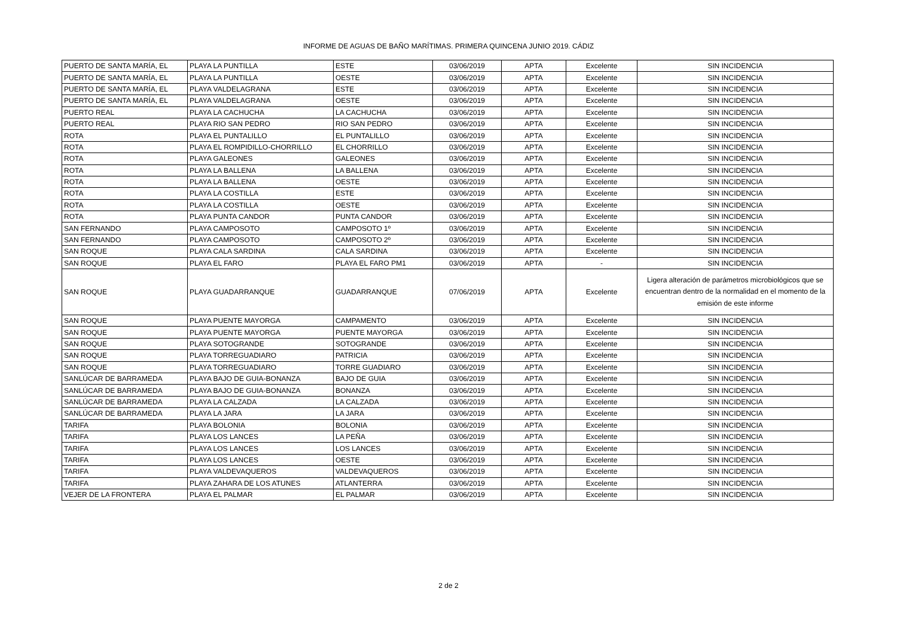INFORME DE AGUAS DE BAÑO MARÍTIMAS. PRIMERA QUINCENA JUNIO 2019. CÁDIZ
| PUERTO DE SANTA MARÍA, EL | PLAYA LA PUNTILLA | ESTE | 03/06/2019 | APTA | Excelente | SIN INCIDENCIA |
| PUERTO DE SANTA MARÍA, EL | PLAYA LA PUNTILLA | OESTE | 03/06/2019 | APTA | Excelente | SIN INCIDENCIA |
| PUERTO DE SANTA MARÍA, EL | PLAYA VALDELAGRANA | ESTE | 03/06/2019 | APTA | Excelente | SIN INCIDENCIA |
| PUERTO DE SANTA MARÍA, EL | PLAYA VALDELAGRANA | OESTE | 03/06/2019 | APTA | Excelente | SIN INCIDENCIA |
| PUERTO REAL | PLAYA LA CACHUCHA | LA CACHUCHA | 03/06/2019 | APTA | Excelente | SIN INCIDENCIA |
| PUERTO REAL | PLAYA RIO SAN PEDRO | RIO SAN PEDRO | 03/06/2019 | APTA | Excelente | SIN INCIDENCIA |
| ROTA | PLAYA EL PUNTALILLO | EL PUNTALILLO | 03/06/2019 | APTA | Excelente | SIN INCIDENCIA |
| ROTA | PLAYA EL ROMPIDILLO-CHORRILLO | EL CHORRILLO | 03/06/2019 | APTA | Excelente | SIN INCIDENCIA |
| ROTA | PLAYA GALEONES | GALEONES | 03/06/2019 | APTA | Excelente | SIN INCIDENCIA |
| ROTA | PLAYA LA BALLENA | LA BALLENA | 03/06/2019 | APTA | Excelente | SIN INCIDENCIA |
| ROTA | PLAYA LA BALLENA | OESTE | 03/06/2019 | APTA | Excelente | SIN INCIDENCIA |
| ROTA | PLAYA LA COSTILLA | ESTE | 03/06/2019 | APTA | Excelente | SIN INCIDENCIA |
| ROTA | PLAYA LA COSTILLA | OESTE | 03/06/2019 | APTA | Excelente | SIN INCIDENCIA |
| ROTA | PLAYA PUNTA CANDOR | PUNTA CANDOR | 03/06/2019 | APTA | Excelente | SIN INCIDENCIA |
| SAN FERNANDO | PLAYA CAMPOSOTO | CAMPOSOTO 1º | 03/06/2019 | APTA | Excelente | SIN INCIDENCIA |
| SAN FERNANDO | PLAYA CAMPOSOTO | CAMPOSOTO 2º | 03/06/2019 | APTA | Excelente | SIN INCIDENCIA |
| SAN ROQUE | PLAYA CALA SARDINA | CALA SARDINA | 03/06/2019 | APTA | Excelente | SIN INCIDENCIA |
| SAN ROQUE | PLAYA EL FARO | PLAYA EL FARO PM1 | 03/06/2019 | APTA | - | SIN INCIDENCIA |
| SAN ROQUE | PLAYA GUADARRANQUE | GUADARRANQUE | 07/06/2019 | APTA | Excelente | Ligera alteración de parámetros microbiológicos que se encuentran dentro de la normalidad en el momento de la emisión de este informe |
| SAN ROQUE | PLAYA PUENTE MAYORGA | CAMPAMENTO | 03/06/2019 | APTA | Excelente | SIN INCIDENCIA |
| SAN ROQUE | PLAYA PUENTE MAYORGA | PUENTE MAYORGA | 03/06/2019 | APTA | Excelente | SIN INCIDENCIA |
| SAN ROQUE | PLAYA SOTOGRANDE | SOTOGRANDE | 03/06/2019 | APTA | Excelente | SIN INCIDENCIA |
| SAN ROQUE | PLAYA TORREGUADIARO | PATRICIA | 03/06/2019 | APTA | Excelente | SIN INCIDENCIA |
| SAN ROQUE | PLAYA TORREGUADIARO | TORRE GUADIARO | 03/06/2019 | APTA | Excelente | SIN INCIDENCIA |
| SANLÚCAR DE BARRAMEDA | PLAYA BAJO DE GUIA-BONANZA | BAJO DE GUIA | 03/06/2019 | APTA | Excelente | SIN INCIDENCIA |
| SANLÚCAR DE BARRAMEDA | PLAYA BAJO DE GUIA-BONANZA | BONANZA | 03/06/2019 | APTA | Excelente | SIN INCIDENCIA |
| SANLÚCAR DE BARRAMEDA | PLAYA LA CALZADA | LA CALZADA | 03/06/2019 | APTA | Excelente | SIN INCIDENCIA |
| SANLÚCAR DE BARRAMEDA | PLAYA LA JARA | LA JARA | 03/06/2019 | APTA | Excelente | SIN INCIDENCIA |
| TARIFA | PLAYA BOLONIA | BOLONIA | 03/06/2019 | APTA | Excelente | SIN INCIDENCIA |
| TARIFA | PLAYA LOS LANCES | LA PEÑA | 03/06/2019 | APTA | Excelente | SIN INCIDENCIA |
| TARIFA | PLAYA LOS LANCES | LOS LANCES | 03/06/2019 | APTA | Excelente | SIN INCIDENCIA |
| TARIFA | PLAYA LOS LANCES | OESTE | 03/06/2019 | APTA | Excelente | SIN INCIDENCIA |
| TARIFA | PLAYA VALDEVAQUEROS | VALDEVAQUEROS | 03/06/2019 | APTA | Excelente | SIN INCIDENCIA |
| TARIFA | PLAYA ZAHARA DE LOS ATUNES | ATLANTERRA | 03/06/2019 | APTA | Excelente | SIN INCIDENCIA |
| VEJER DE LA FRONTERA | PLAYA EL PALMAR | EL PALMAR | 03/06/2019 | APTA | Excelente | SIN INCIDENCIA |
2 de 2